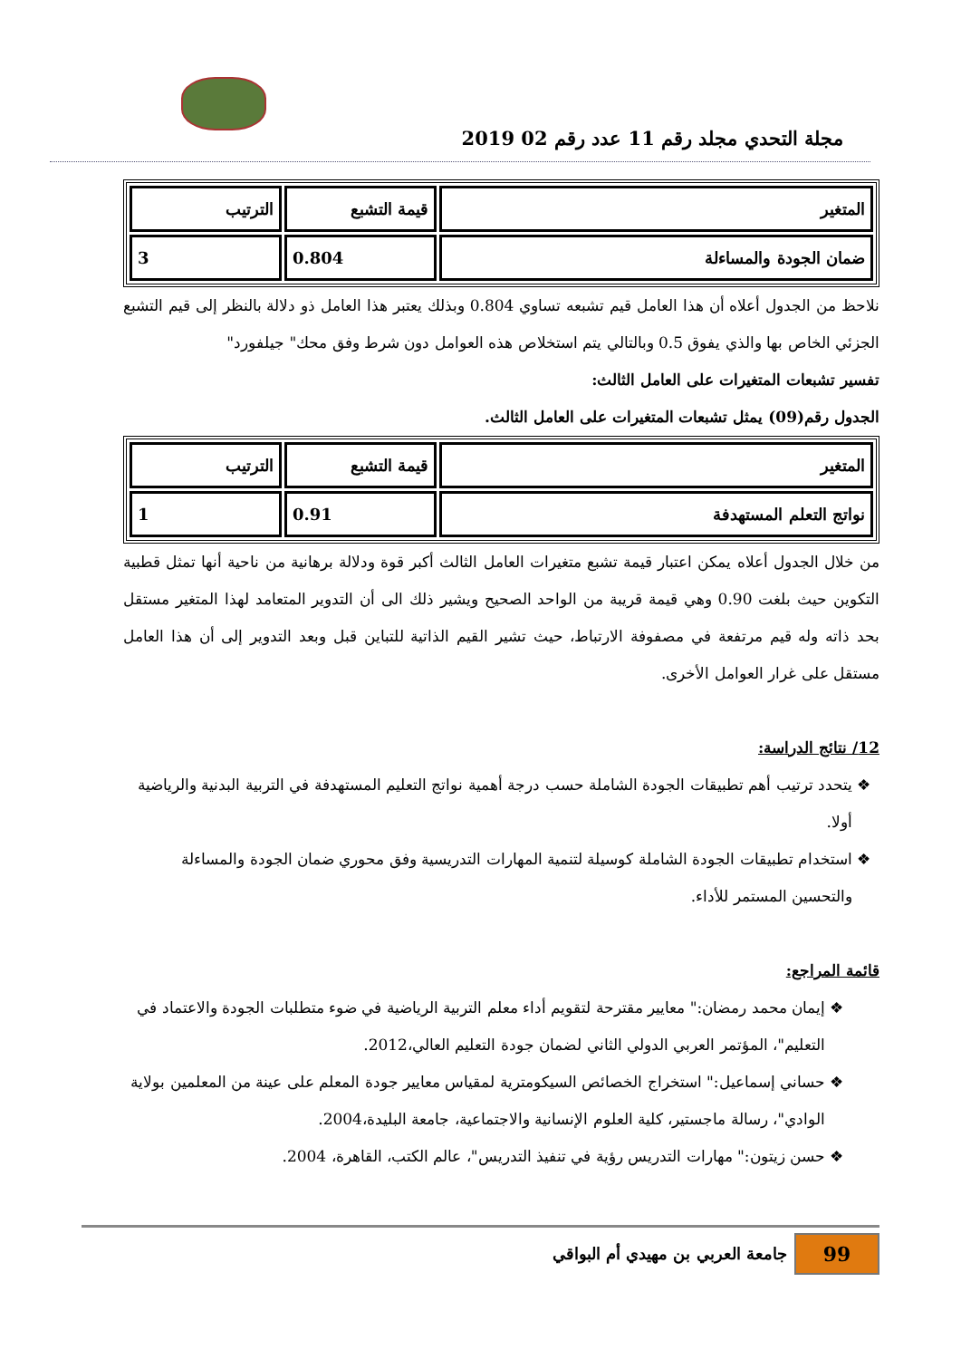مجلة التحدي مجلد رقم 11 عدد رقم 02 2019
| المتغير | قيمة التشبع | الترتيب |
| ضمان الجودة والمساءلة | 0.804 | 3 |
نلاحظ من الجدول أعلاه أن هذا العامل قيم تشبعه تساوي 0.804 وبذلك يعتبر هذا العامل ذو دلالة بالنظر إلى قيم التشبع الجزئي الخاص بها والذي يفوق 0.5 وبالتالي يتم استخلاص هذه العوامل دون شرط وفق محك" جيلفورد"
تفسير تشبعات المتغيرات على العامل الثالث:
الجدول رقم(09) يمثل تشبعات المتغيرات على العامل الثالث.
| المتغير | قيمة التشبع | الترتيب |
| نواتج التعلم المستهدفة | 0.91 | 1 |
من خلال الجدول أعلاه يمكن اعتبار قيمة تشبع متغيرات العامل الثالث أكبر قوة ودلالة برهانية من ناحية أنها تمثل قطبية التكوين حيث بلغت 0.90 وهي قيمة قريبة من الواحد الصحيح ويشير ذلك الى أن التدوير المتعامد لهذا المتغير مستقل بحد ذاته وله قيم مرتفعة في مصفوفة الارتباط، حيث تشير القيم الذاتية للتباين قبل وبعد التدوير إلى أن هذا العامل مستقل على غرار العوامل الأخرى.
12/ نتائج الدراسة:
يتحدد ترتيب أهم تطبيقات الجودة الشاملة حسب درجة أهمية نواتج التعليم المستهدفة في التربية البدنية والرياضية أولا.
استخدام تطبيقات الجودة الشاملة كوسيلة لتنمية المهارات التدريسية وفق محوري ضمان الجودة والمساءلة والتحسين المستمر للأداء.
قائمة المراجع:
إيمان محمد رمضان:" معايير مقترحة لتقويم أداء معلم التربية الرياضية في ضوء متطلبات الجودة والاعتماد في التعليم"، المؤتمر العربي الدولي الثاني لضمان جودة التعليم العالي،2012.
حساني إسماعيل:" استخراج الخصائص السيكومترية لمقياس معايير جودة المعلم على عينة من المعلمين بولاية الوادي"، رسالة ماجستير، كلية العلوم الإنسانية والاجتماعية، جامعة البليدة،2004.
حسن زيتون:" مهارات التدريس رؤية في تنفيذ التدريس"، عالم الكتب، القاهرة، 2004.
99
جامعة العربي بن مهيدي أم البواقي